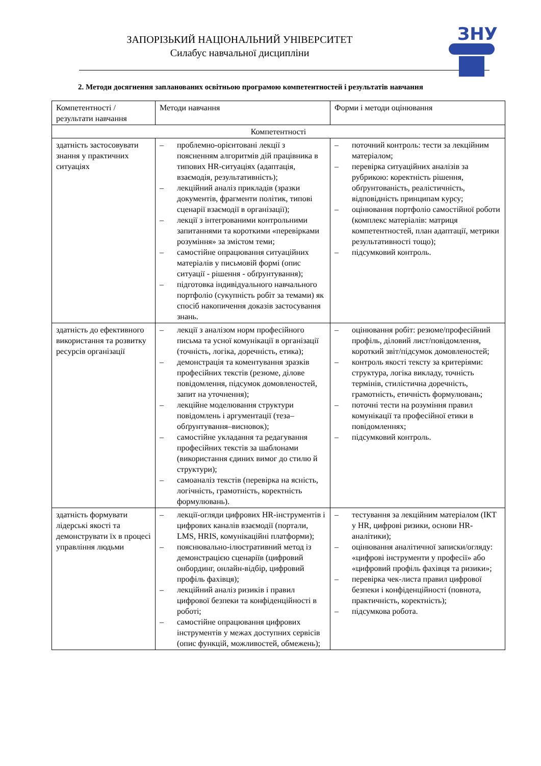ЗАПОРІЗЬКИЙ НАЦІОНАЛЬНИЙ УНІВЕРСИТЕТ
Силабус навчальної дисципліни
ЗНУ
2. Методи досягнення запланованих освітньою програмою компетентностей і результатів навчання
| Компетентності / результати навчання | Методи навчання | Форми і методи оцінювання |
| Компетентності | | |
| здатність застосовувати знання у практичних ситуаціях | – проблемно-орієнтовані лекції з поясненням алгоритмів дій працівника в типових HR-ситуаціях (адаптація, взаємодія, результативність); – лекційний аналіз прикладів (зразки документів, фрагменти політик, типові сценарії взаємодії в організації); – лекції з інтегрованими контрольними запитаннями та короткими «перевірками розуміння» за змістом теми; – самостійне опрацювання ситуаційних матеріалів у письмовій формі (опис ситуації - рішення - обґрунтування); – підготовка індивідуального навчального портфоліо (сукупність робіт за темами) як спосіб накопичення доказів застосування знань. | – поточний контроль: тести за лекційним матеріалом; – перевірка ситуаційних аналізів за рубрикою: коректність рішення, обґрунтованість, реалістичність, відповідність принципам курсу; – оцінювання портфоліо самостійної роботи (комплекс матеріалів: матриця компетентностей, план адаптації, метрики результативності тощо); – підсумковий контроль. |
| здатність до ефективного використання та розвитку ресурсів організації | – лекції з аналізом норм професійного письма та усної комунікації в організації (точність, логіка, доречність, етика); – демонстрація та коментування зразків професійних текстів (резюме, ділове повідомлення, підсумок домовленостей, запит на уточнення); – лекційне моделювання структури повідомлень і аргументації (теза–обґрунтування–висновок); – самостійне укладання та редагування професійних текстів за шаблонами (використання єдиних вимог до стилю й структури); – самоаналіз текстів (перевірка на ясність, логічність, грамотність, коректність формулювань). | – оцінювання робіт: резюме/професійний профіль, діловий лист/повідомлення, короткий звіт/підсумок домовленостей; – контроль якості тексту за критеріями: структура, логіка викладу, точність термінів, стилістична доречність, грамотність, етичність формулювань; – поточні тести на розуміння правил комунікації та професійної етики в повідомленнях; – підсумковий контроль. |
| здатність формувати лідерські якості та демонструвати їх в процесі управління людьми | – лекції-огляди цифрових HR-інструментів і цифрових каналів взаємодії (портали, LMS, HRIS, комунікаційні платформи); – пояснювально-ілюстративний метод із демонстрацією сценаріїв (цифровий онбординг, онлайн-відбір, цифровий профіль фахівця); – лекційний аналіз ризиків і правил цифрової безпеки та конфіденційності в роботі; – самостійне опрацювання цифрових інструментів у межах доступних сервісів (опис функцій, можливостей, обмежень); | – тестування за лекційним матеріалом (ІКТ у HR, цифрові ризики, основи HR-аналітики); – оцінювання аналітичної записки/огляду: «цифрові інструменти у професії» або «цифровий профіль фахівця та ризики»; – перевірка чек-листа правил цифрової безпеки і конфіденційності (повнота, практичність, коректність); – підсумкова робота. |